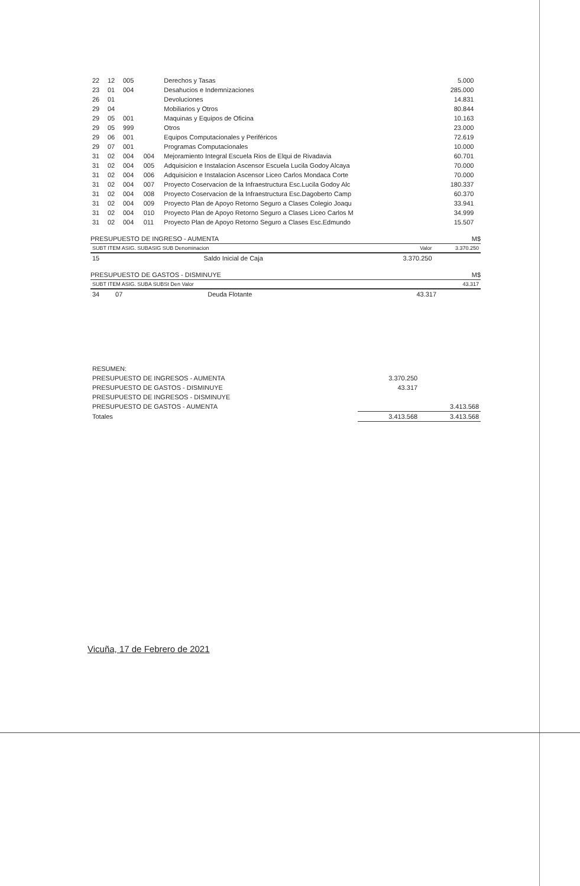| 22 | 12 | 005 | | Derechos y Tasas | 5.000 | |
| 23 | 01 | 004 | | Desahucios e Indemnizaciones | 285.000 | |
| 26 | 01 | | | Devoluciones | 14.831 | |
| 29 | 04 | | | Mobiliarios y Otros | 80.844 | |
| 29 | 05 | 001 | | Maquinas y Equipos de Oficina | 10.163 | |
| 29 | 05 | 999 | | Otros | 23.000 | |
| 29 | 06 | 001 | | Equipos Computacionales y Periféricos | 72.619 | |
| 29 | 07 | 001 | | Programas Computacionales | 10.000 | |
| 31 | 02 | 004 | 004 | Mejoramiento Integral Escuela Rios de Elqui de Rivadavia | 60.701 | |
| 31 | 02 | 004 | 005 | Adquisicion e Instalacion Ascensor Escuela Lucila Godoy Alcaya | 70.000 | |
| 31 | 02 | 004 | 006 | Adquisicion e Instalacion Ascensor Liceo Carlos Mondaca Corte | 70.000 | |
| 31 | 02 | 004 | 007 | Proyecto Coservacion de la Infraestructura Esc.Lucila Godoy Alc | 180.337 | |
| 31 | 02 | 004 | 008 | Proyecto Coservacion de la Infraestructura Esc.Dagoberto Camp | 60.370 | |
| 31 | 02 | 004 | 009 | Proyecto Plan de Apoyo Retorno Seguro a Clases Colegio Joaqu | 33.941 | |
| 31 | 02 | 004 | 010 | Proyecto Plan de Apoyo Retorno Seguro a Clases Liceo Carlos M | 34.999 | |
| 31 | 02 | 004 | 011 | Proyecto Plan de Apoyo Retorno Seguro a Clases Esc.Edmundo | 15.507 | |
PRESUPUESTO DE INGRESO - AUMENTA M$
| SUBT ITEM ASIG. SUBASIG SUB Denominacion | | Valor | 3.370.250 |
| --- | --- | --- | --- |
| 15 | Saldo Inicial de Caja | 3.370.250 | |
PRESUPUESTO DE GASTOS - DISMINUYE M$
| SUBT ITEM ASIG. SUBA SUBSt Den Valor | | | | 43.317 |
| --- | --- | --- | --- | --- |
| 34 | 07 | Deuda Flotante | 43.317 | |
| RESUMEN: | | |
| PRESUPUESTO DE INGRESOS - AUMENTA | 3.370.250 | |
| PRESUPUESTO DE GASTOS - DISMINUYE | 43.317 | |
| PRESUPUESTO DE INGRESOS - DISMINUYE | | |
| PRESUPUESTO DE GASTOS - AUMENTA | | 3.413.568 |
| Totales | 3.413.568 | 3.413.568 |
Vicuña, 17 de Febrero de 2021